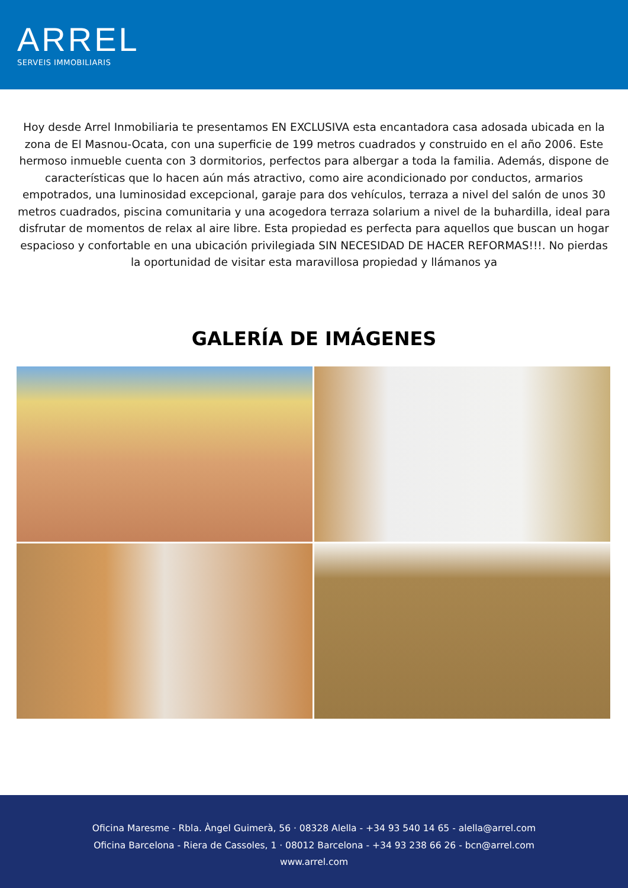ARREL
SERVEIS IMMOBILIARIS
Hoy desde Arrel Inmobiliaria te presentamos EN EXCLUSIVA esta encantadora casa adosada ubicada en la zona de El Masnou-Ocata, con una superficie de 199 metros cuadrados y construido en el año 2006. Este hermoso inmueble cuenta con 3 dormitorios, perfectos para albergar a toda la familia. Además, dispone de características que lo hacen aún más atractivo, como aire acondicionado por conductos, armarios empotrados, una luminosidad excepcional, garaje para dos vehículos, terraza a nivel del salón de unos 30 metros cuadrados, piscina comunitaria y una acogedora terraza solarium a nivel de la buhardilla, ideal para disfrutar de momentos de relax al aire libre. Esta propiedad es perfecta para aquellos que buscan un hogar espacioso y confortable en una ubicación privilegiada SIN NECESIDAD DE HACER REFORMAS!!!. No pierdas la oportunidad de visitar esta maravillosa propiedad y llámanos ya
GALERÍA DE IMÁGENES
Oficina Maresme - Rbla. Àngel Guimerà, 56 · 08328 Alella - +34 93 540 14 65 - alella@arrel.com
Oficina Barcelona - Riera de Cassoles, 1 · 08012 Barcelona - +34 93 238 66 26 - bcn@arrel.com
www.arrel.com